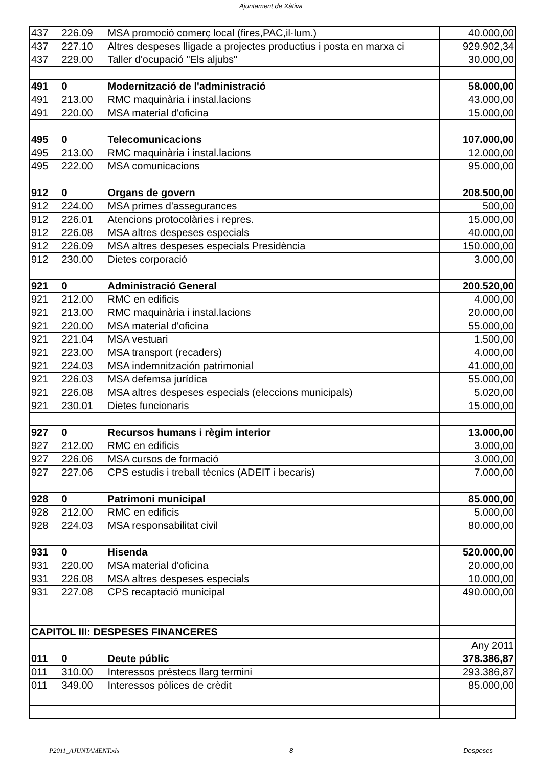Ajuntament de Xàtiva
| 437 | 226.09 | MSA promoció comerç local (fires,PAC,il·lum.) | 40.000,00 |
| 437 | 227.10 | Altres despeses lligade a projectes productius i posta en marxa ci | 929.902,34 |
| 437 | 229.00 | Taller d'ocupació "Els aljubs" | 30.000,00 |
| 491 | 0 | Modernització de l'administració | 58.000,00 |
| 491 | 213.00 | RMC maquinària i instal.lacions | 43.000,00 |
| 491 | 220.00 | MSA material d'oficina | 15.000,00 |
| 495 | 0 | Telecomunicacions | 107.000,00 |
| 495 | 213.00 | RMC maquinària i instal.lacions | 12.000,00 |
| 495 | 222.00 | MSA comunicacions | 95.000,00 |
| 912 | 0 | Organs de govern | 208.500,00 |
| 912 | 224.00 | MSA primes d'assegurances | 500,00 |
| 912 | 226.01 | Atencions protocolàries i repres. | 15.000,00 |
| 912 | 226.08 | MSA altres despeses especials | 40.000,00 |
| 912 | 226.09 | MSA altres despeses especials Presidència | 150.000,00 |
| 912 | 230.00 | Dietes corporació | 3.000,00 |
| 921 | 0 | Administració General | 200.520,00 |
| 921 | 212.00 | RMC en edificis | 4.000,00 |
| 921 | 213.00 | RMC maquinària i instal.lacions | 20.000,00 |
| 921 | 220.00 | MSA material d'oficina | 55.000,00 |
| 921 | 221.04 | MSA vestuari | 1.500,00 |
| 921 | 223.00 | MSA transport (recaders) | 4.000,00 |
| 921 | 224.03 | MSA indemnitzación patrimonial | 41.000,00 |
| 921 | 226.03 | MSA defemsa jurídica | 55.000,00 |
| 921 | 226.08 | MSA altres despeses especials (eleccions municipals) | 5.020,00 |
| 921 | 230.01 | Dietes funcionaris | 15.000,00 |
| 927 | 0 | Recursos humans i règim interior | 13.000,00 |
| 927 | 212.00 | RMC en edificis | 3.000,00 |
| 927 | 226.06 | MSA cursos de formació | 3.000,00 |
| 927 | 227.06 | CPS estudis i treball tècnics (ADEIT i becaris) | 7.000,00 |
| 928 | 0 | Patrimoni municipal | 85.000,00 |
| 928 | 212.00 | RMC en edificis | 5.000,00 |
| 928 | 224.03 | MSA responsabilitat civil | 80.000,00 |
| 931 | 0 | Hisenda | 520.000,00 |
| 931 | 220.00 | MSA material d'oficina | 20.000,00 |
| 931 | 226.08 | MSA altres despeses especials | 10.000,00 |
| 931 | 227.08 | CPS recaptació municipal | 490.000,00 |
| CAPITOL III: DESPESES FINANCERES | | | |
| | | | Any 2011 |
| 011 | 0 | Deute públic | 378.386,87 |
| 011 | 310.00 | Interessos préstecs llarg termini | 293.386,87 |
| 011 | 349.00 | Interessos pòlices de crèdit | 85.000,00 |
P2011_AJUNTAMENT.xls 8 Despeses